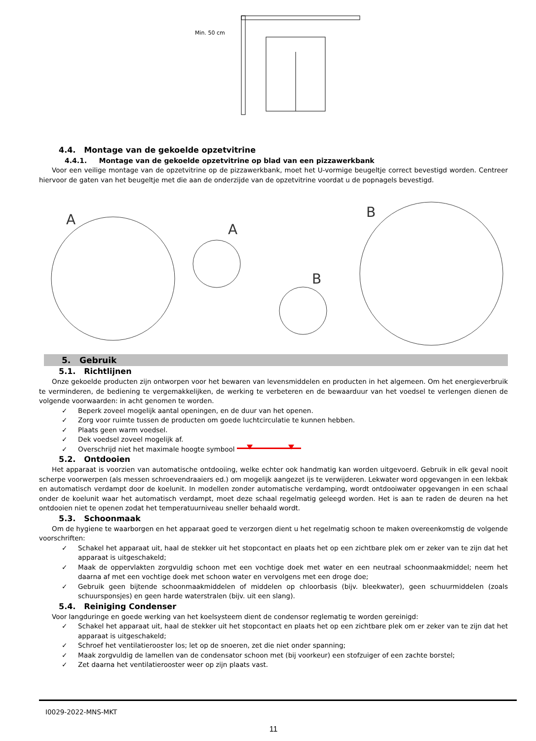Min. 50 cm
4.4. Montage van de gekoelde opzetvitrine
4.4.1. Montage van de gekoelde opzetvitrine op blad van een pizzawerkbank
Voor een veilige montage van de opzetvitrine op de pizzawerkbank, moet het U-vormige beugeltje correct bevestigd worden. Centreer hiervoor de gaten van het beugeltje met die aan de onderzijde van de opzetvitrine voordat u de popnagels bevestigd.
A
A
B
B
5. Gebruik
5.1. Richtlijnen
Onze gekoelde producten zijn ontworpen voor het bewaren van levensmiddelen en producten in het algemeen. Om het energieverbruik te verminderen, de bediening te vergemakkelijken, de werking te verbeteren en de bewaarduur van het voedsel te verlengen dienen de volgende voorwaarden: in acht genomen te worden.
✓ Beperk zoveel mogelijk aantal openingen, en de duur van het openen.
✓ Zorg voor ruimte tussen de producten om goede luchtcirculatie te kunnen hebben.
✓ Plaats geen warm voedsel.
✓ Dek voedsel zoveel mogelijk af.
✓ Overschrijd niet het maximale hoogte symbool
5.2. Ontdooien
Het apparaat is voorzien van automatische ontdooiing, welke echter ook handmatig kan worden uitgevoerd. Gebruik in elk geval nooit scherpe voorwerpen (als messen schroevendraaiers ed.) om mogelijk aangezet ijs te verwijderen. Lekwater word opgevangen in een lekbak en automatisch verdampt door de koelunit. In modellen zonder automatische verdamping, wordt ontdooiwater opgevangen in een schaal onder de koelunit waar het automatisch verdampt, moet deze schaal regelmatig geleegd worden. Het is aan te raden de deuren na het ontdooien niet te openen zodat het temperatuurniveau sneller behaald wordt.
5.3. Schoonmaak
Om de hygiene te waarborgen en het apparaat goed te verzorgen dient u het regelmatig schoon te maken overeenkomstig de volgende voorschriften:
✓ Schakel het apparaat uit, haal de stekker uit het stopcontact en plaats het op een zichtbare plek om er zeker van te zijn dat het apparaat is uitgeschakeld;
✓ Maak de oppervlakten zorgvuldig schoon met een vochtige doek met water en een neutraal schoonmaakmiddel; neem het daarna af met een vochtige doek met schoon water en vervolgens met een droge doe;
✓ Gebruik geen bijtende schoonmaakmiddelen of middelen op chloorbasis (bijv. bleekwater), geen schuurmiddelen (zoals schuursponsjes) en geen harde waterstralen (bijv. uit een slang).
5.4. Reiniging Condenser
Voor langduringe en goede werking van het koelsysteem dient de condensor reglematig te worden gereinigd:
✓ Schakel het apparaat uit, haal de stekker uit het stopcontact en plaats het op een zichtbare plek om er zeker van te zijn dat het apparaat is uitgeschakeld;
✓ Schroef het ventilatierooster los; let op de snoeren, zet die niet onder spanning;
✓ Maak zorgvuldig de lamellen van de condensator schoon met (bij voorkeur) een stofzuiger of een zachte borstel;
✓ Zet daarna het ventilatierooster weer op zijn plaats vast.
I0029-2022-MNS-MKT
11